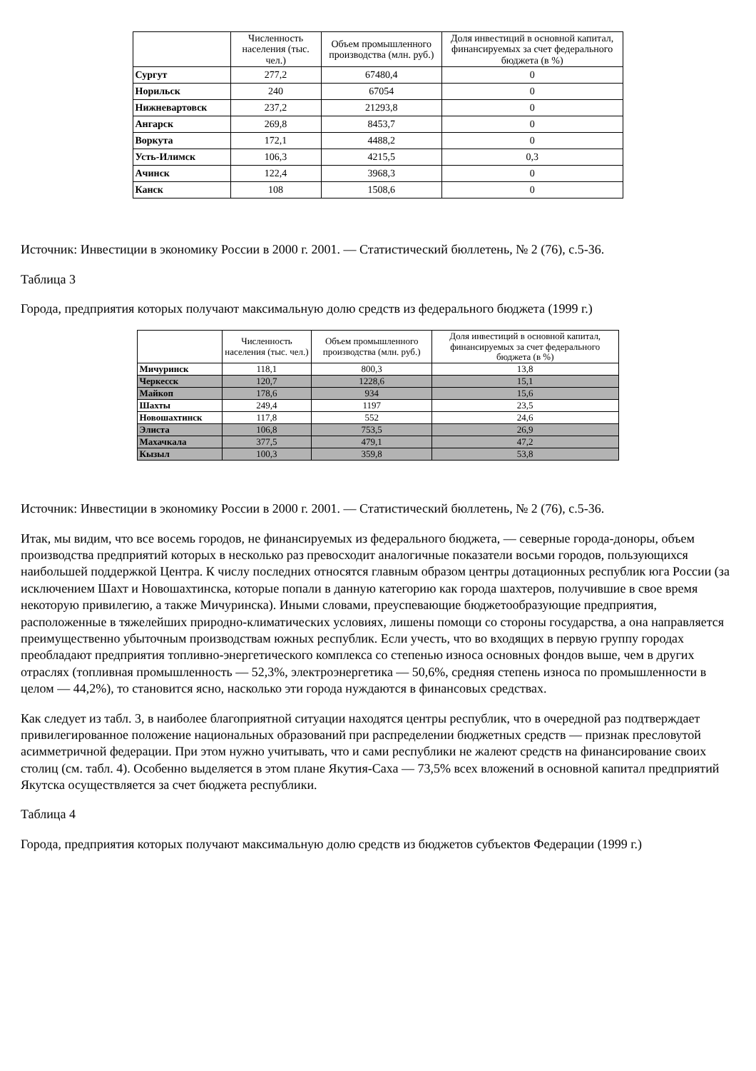| | Численность населения (тыс. чел.) | Объем промышленного производства (млн. руб.) | Доля инвестиций в основной капитал, финансируемых за счет федерального бюджета (в %) |
| --- | --- | --- | --- |
| Сургут | 277,2 | 67480,4 | 0 |
| Норильск | 240 | 67054 | 0 |
| Нижневартовск | 237,2 | 21293,8 | 0 |
| Ангарск | 269,8 | 8453,7 | 0 |
| Воркута | 172,1 | 4488,2 | 0 |
| Усть-Илимск | 106,3 | 4215,5 | 0,3 |
| Ачинск | 122,4 | 3968,3 | 0 |
| Канск | 108 | 1508,6 | 0 |
Источник: Инвестиции в экономику России в 2000 г. 2001. — Статистический бюллетень, № 2 (76), с.5-36.
Таблица 3
Города, предприятия которых получают максимальную долю средств из федерального бюджета (1999 г.)
| | Численность населения (тыс. чел.) | Объем промышленного производства (млн. руб.) | Доля инвестиций в основной капитал, финансируемых за счет федерального бюджета (в %) |
| --- | --- | --- | --- |
| Мичуринск | 118,1 | 800,3 | 13,8 |
| Черкесск | 120,7 | 1228,6 | 15,1 |
| Майкоп | 178,6 | 934 | 15,6 |
| Шахты | 249,4 | 1197 | 23,5 |
| Новошахтинск | 117,8 | 552 | 24,6 |
| Элиста | 106,8 | 753,5 | 26,9 |
| Махачкала | 377,5 | 479,1 | 47,2 |
| Кызыл | 100,3 | 359,8 | 53,8 |
Источник: Инвестиции в экономику России в 2000 г. 2001. — Статистический бюллетень, № 2 (76), с.5-36.
Итак, мы видим, что все восемь городов, не финансируемых из федерального бюджета, — северные города-доноры, объем производства предприятий которых в несколько раз превосходит аналогичные показатели восьми городов, пользующихся наибольшей поддержкой Центра. К числу последних относятся главным образом центры дотационных республик юга России (за исключением Шахт и Новошахтинска, которые попали в данную категорию как города шахтеров, получившие в свое время некоторую привилегию, а также Мичуринска). Иными словами, преуспевающие бюджетообразующие предприятия, расположенные в тяжелейших природно-климатических условиях, лишены помощи со стороны государства, а она направляется преимущественно убыточным производствам южных республик. Если учесть, что во входящих в первую группу городах преобладают предприятия топливно-энергетического комплекса со степенью износа основных фондов выше, чем в других отраслях (топливная промышленность — 52,3%, электроэнергетика — 50,6%, средняя степень износа по промышленности в целом — 44,2%), то становится ясно, насколько эти города нуждаются в финансовых средствах.
Как следует из табл. 3, в наиболее благоприятной ситуации находятся центры республик, что в очередной раз подтверждает привилегированное положение национальных образований при распределении бюджетных средств — признак пресловутой асимметричной федерации. При этом нужно учитывать, что и сами республики не жалеют средств на финансирование своих столиц (см. табл. 4). Особенно выделяется в этом плане Якутия-Саха — 73,5% всех вложений в основной капитал предприятий Якутска осуществляется за счет бюджета республики.
Таблица 4
Города, предприятия которых получают максимальную долю средств из бюджетов субъектов Федерации (1999 г.)